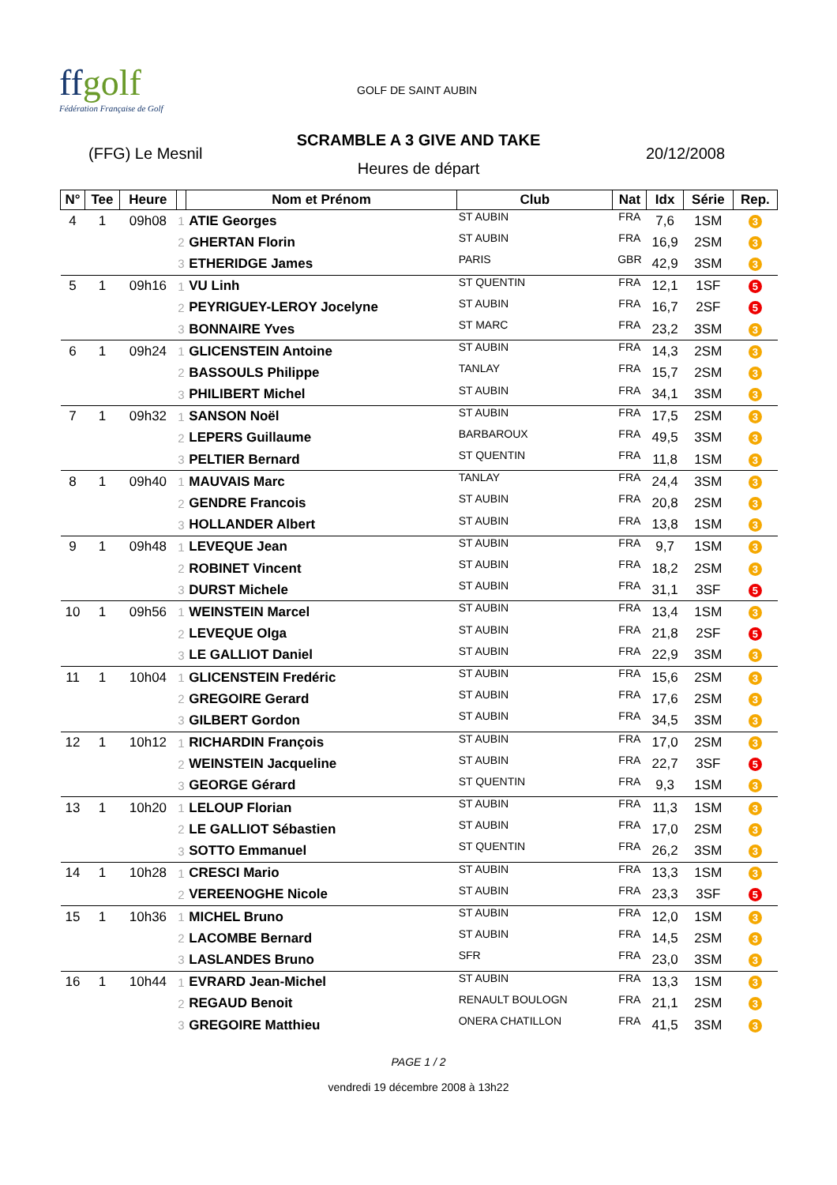ffgolf
Fédération Française de Golf
GOLF DE SAINT AUBIN
SCRAMBLE A 3 GIVE AND TAKE
(FFG) Le Mesnil 20/12/2008
Heures de départ
| N° | Tee | Heure | | Nom et Prénom | Club | Nat | Idx | Série | Rep. |
| --- | --- | --- | --- | --- | --- | --- | --- | --- | --- |
| 4 | 1 | 09h08 | 1 | ATIE Georges | ST AUBIN | FRA | 7,6 | 1SM | 3 |
| | | | 2 | GHERTAN Florin | ST AUBIN | FRA | 16,9 | 2SM | 3 |
| | | | 3 | ETHERIDGE James | PARIS | GBR | 42,9 | 3SM | 3 |
| 5 | 1 | 09h16 | 1 | VU Linh | ST QUENTIN | FRA | 12,1 | 1SF | 5 |
| | | | 2 | PEYRIGUEY-LEROY Jocelyne | ST AUBIN | FRA | 16,7 | 2SF | 5 |
| | | | 3 | BONNAIRE Yves | ST MARC | FRA | 23,2 | 3SM | 3 |
| 6 | 1 | 09h24 | 1 | GLICENSTEIN Antoine | ST AUBIN | FRA | 14,3 | 2SM | 3 |
| | | | 2 | BASSOULS Philippe | TANLAY | FRA | 15,7 | 2SM | 3 |
| | | | 3 | PHILIBERT Michel | ST AUBIN | FRA | 34,1 | 3SM | 3 |
| 7 | 1 | 09h32 | 1 | SANSON Noël | ST AUBIN | FRA | 17,5 | 2SM | 3 |
| | | | 2 | LEPERS Guillaume | BARBAROUX | FRA | 49,5 | 3SM | 3 |
| | | | 3 | PELTIER Bernard | ST QUENTIN | FRA | 11,8 | 1SM | 3 |
| 8 | 1 | 09h40 | 1 | MAUVAIS Marc | TANLAY | FRA | 24,4 | 3SM | 3 |
| | | | 2 | GENDRE Francois | ST AUBIN | FRA | 20,8 | 2SM | 3 |
| | | | 3 | HOLLANDER Albert | ST AUBIN | FRA | 13,8 | 1SM | 3 |
| 9 | 1 | 09h48 | 1 | LEVEQUE Jean | ST AUBIN | FRA | 9,7 | 1SM | 3 |
| | | | 2 | ROBINET Vincent | ST AUBIN | FRA | 18,2 | 2SM | 3 |
| | | | 3 | DURST Michele | ST AUBIN | FRA | 31,1 | 3SF | 5 |
| 10 | 1 | 09h56 | 1 | WEINSTEIN Marcel | ST AUBIN | FRA | 13,4 | 1SM | 3 |
| | | | 2 | LEVEQUE Olga | ST AUBIN | FRA | 21,8 | 2SF | 5 |
| | | | 3 | LE GALLIOT Daniel | ST AUBIN | FRA | 22,9 | 3SM | 3 |
| 11 | 1 | 10h04 | 1 | GLICENSTEIN Fredéric | ST AUBIN | FRA | 15,6 | 2SM | 3 |
| | | | 2 | GREGOIRE Gerard | ST AUBIN | FRA | 17,6 | 2SM | 3 |
| | | | 3 | GILBERT Gordon | ST AUBIN | FRA | 34,5 | 3SM | 3 |
| 12 | 1 | 10h12 | 1 | RICHARDIN François | ST AUBIN | FRA | 17,0 | 2SM | 3 |
| | | | 2 | WEINSTEIN Jacqueline | ST AUBIN | FRA | 22,7 | 3SF | 5 |
| | | | 3 | GEORGE Gérard | ST QUENTIN | FRA | 9,3 | 1SM | 3 |
| 13 | 1 | 10h20 | 1 | LELOUP Florian | ST AUBIN | FRA | 11,3 | 1SM | 3 |
| | | | 2 | LE GALLIOT Sébastien | ST AUBIN | FRA | 17,0 | 2SM | 3 |
| | | | 3 | SOTTO Emmanuel | ST QUENTIN | FRA | 26,2 | 3SM | 3 |
| 14 | 1 | 10h28 | 1 | CRESCI Mario | ST AUBIN | FRA | 13,3 | 1SM | 3 |
| | | | 2 | VEREENOGHE Nicole | ST AUBIN | FRA | 23,3 | 3SF | 5 |
| 15 | 1 | 10h36 | 1 | MICHEL Bruno | ST AUBIN | FRA | 12,0 | 1SM | 3 |
| | | | 2 | LACOMBE Bernard | ST AUBIN | FRA | 14,5 | 2SM | 3 |
| | | | 3 | LASLANDES Bruno | SFR | FRA | 23,0 | 3SM | 3 |
| 16 | 1 | 10h44 | 1 | EVRARD Jean-Michel | ST AUBIN | FRA | 13,3 | 1SM | 3 |
| | | | 2 | REGAUD Benoit | RENAULT BOULOGN | FRA | 21,1 | 2SM | 3 |
| | | | 3 | GREGOIRE Matthieu | ONERA CHATILLON | FRA | 41,5 | 3SM | 3 |
PAGE 1 / 2
vendredi 19 décembre 2008 à 13h22